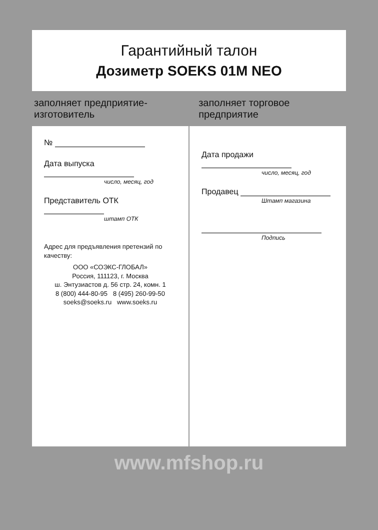Гарантийный талон
Дозиметр SOEKS 01M NEO
заполняет предприятие-изготовитель заполняет торговое предприятие
№
Дата выпуска
число, месяц, год
Представитель ОТК
штамп ОТК
Адрес для предъявления претензий по качеству:
ООО «СОЭКС-ГЛОБАЛ»
Россия, 111123, г. Москва
ш. Энтузиастов д. 56 стр. 24, комн. 1
8 (800) 444-80-95 8 (495) 260-99-50
soeks@soeks.ru www.soeks.ru
Дата продажи
число, месяц, год
Продавец
Штамп магазина
Подпись
www.mfshop.ru